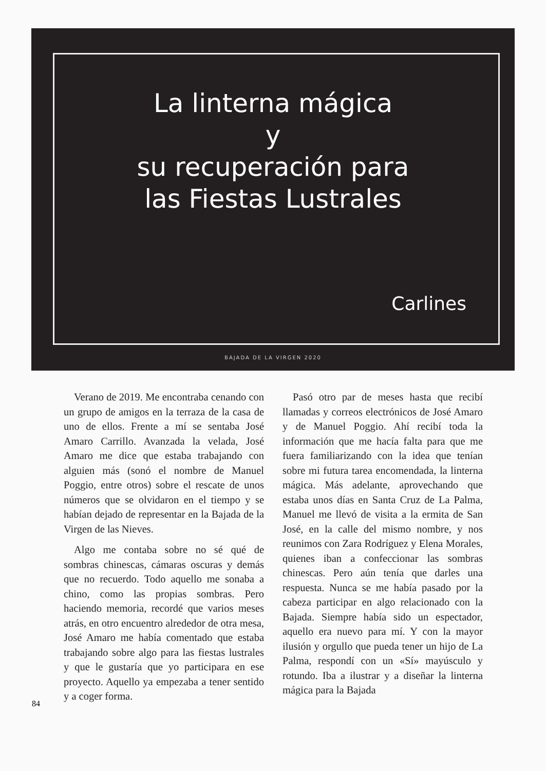La linterna mágica
y
su recuperación para
las Fiestas Lustrales
Carlines
BAJADA DE LA VIRGEN 2020
Verano de 2019. Me encontraba cenando con un grupo de amigos en la terraza de la casa de uno de ellos. Frente a mí se sentaba José Amaro Carrillo. Avanzada la velada, José Amaro me dice que estaba trabajando con alguien más (sonó el nombre de Manuel Poggio, entre otros) sobre el rescate de unos números que se olvidaron en el tiempo y se habían dejado de representar en la Bajada de la Virgen de las Nieves.
Algo me contaba sobre no sé qué de sombras chinescas, cámaras oscuras y demás que no recuerdo. Todo aquello me sonaba a chino, como las propias sombras. Pero haciendo memoria, recordé que varios meses atrás, en otro encuentro alrededor de otra mesa, José Amaro me había comentado que estaba trabajando sobre algo para las fiestas lustrales y que le gustaría que yo participara en ese proyecto. Aquello ya empezaba a tener sentido y a coger forma.
Pasó otro par de meses hasta que recibí llamadas y correos electrónicos de José Amaro y de Manuel Poggio. Ahí recibí toda la información que me hacía falta para que me fuera familiarizando con la idea que tenían sobre mi futura tarea encomendada, la linterna mágica. Más adelante, aprovechando que estaba unos días en Santa Cruz de La Palma, Manuel me llevó de visita a la ermita de San José, en la calle del mismo nombre, y nos reunimos con Zara Rodríguez y Elena Morales, quienes iban a confeccionar las sombras chinescas. Pero aún tenía que darles una respuesta. Nunca se me había pasado por la cabeza participar en algo relacionado con la Bajada. Siempre había sido un espectador, aquello era nuevo para mí. Y con la mayor ilusión y orgullo que pueda tener un hijo de La Palma, respondí con un «Sí» mayúsculo y rotundo. Iba a ilustrar y a diseñar la linterna mágica para la Bajada
84